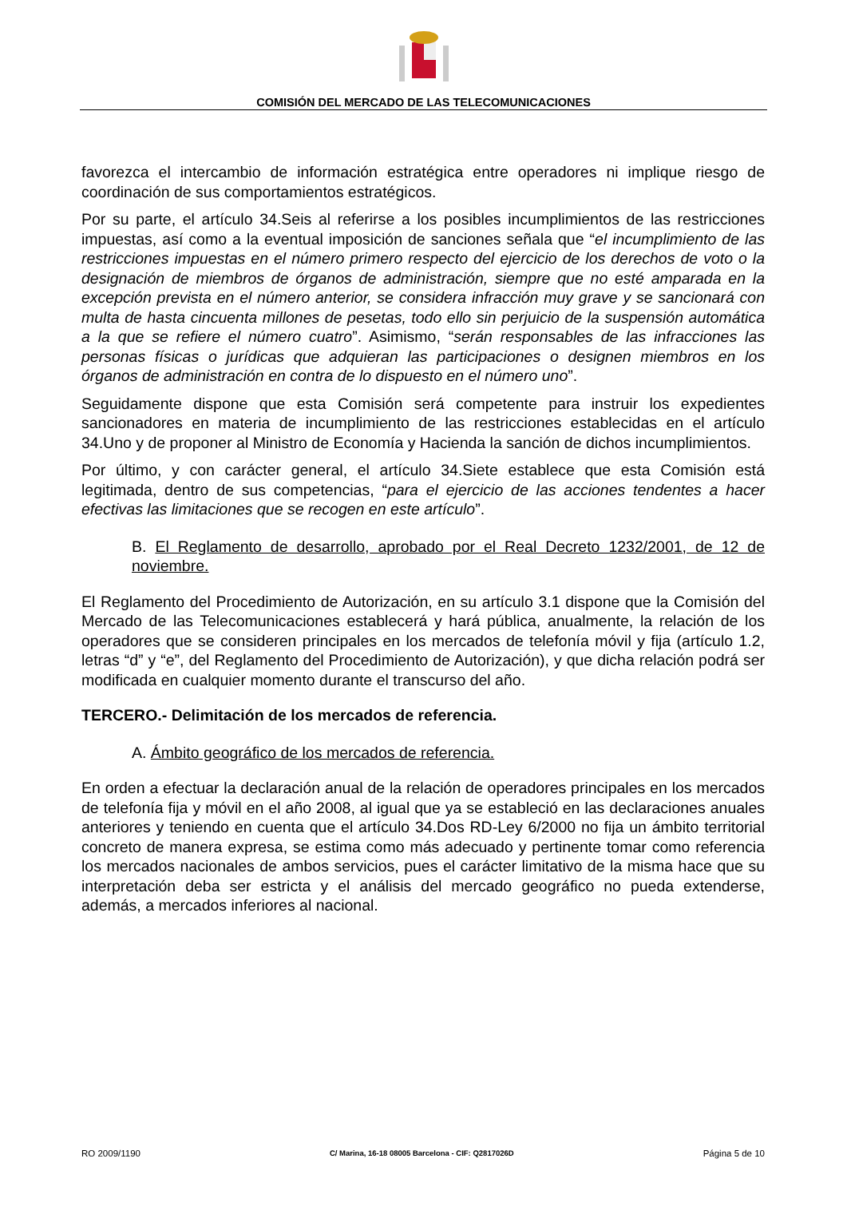COMISIÓN DEL MERCADO DE LAS TELECOMUNICACIONES
favorezca el intercambio de información estratégica entre operadores ni implique riesgo de coordinación de sus comportamientos estratégicos.
Por su parte, el artículo 34.Seis al referirse a los posibles incumplimientos de las restricciones impuestas, así como a la eventual imposición de sanciones señala que “el incumplimiento de las restricciones impuestas en el número primero respecto del ejercicio de los derechos de voto o la designación de miembros de órganos de administración, siempre que no esté amparada en la excepción prevista en el número anterior, se considera infracción muy grave y se sancionará con multa de hasta cincuenta millones de pesetas, todo ello sin perjuicio de la suspensión automática a la que se refiere el número cuatro”. Asimismo, “serán responsables de las infracciones las personas físicas o jurídicas que adquieran las participaciones o designen miembros en los órganos de administración en contra de lo dispuesto en el número uno”.
Seguidamente dispone que esta Comisión será competente para instruir los expedientes sancionadores en materia de incumplimiento de las restricciones establecidas en el artículo 34.Uno y de proponer al Ministro de Economía y Hacienda la sanción de dichos incumplimientos.
Por último, y con carácter general, el artículo 34.Siete establece que esta Comisión está legitimada, dentro de sus competencias, “para el ejercicio de las acciones tendentes a hacer efectivas las limitaciones que se recogen en este artículo”.
B. El Reglamento de desarrollo, aprobado por el Real Decreto 1232/2001, de 12 de noviembre.
El Reglamento del Procedimiento de Autorización, en su artículo 3.1 dispone que la Comisión del Mercado de las Telecomunicaciones establecerá y hará pública, anualmente, la relación de los operadores que se consideren principales en los mercados de telefonía móvil y fija (artículo 1.2, letras “d” y “e”, del Reglamento del Procedimiento de Autorización), y que dicha relación podrá ser modificada en cualquier momento durante el transcurso del año.
TERCERO.- Delimitación de los mercados de referencia.
A. Ámbito geográfico de los mercados de referencia.
En orden a efectuar la declaración anual de la relación de operadores principales en los mercados de telefonía fija y móvil en el año 2008, al igual que ya se estableció en las declaraciones anuales anteriores y teniendo en cuenta que el artículo 34.Dos RD-Ley 6/2000 no fija un ámbito territorial concreto de manera expresa, se estima como más adecuado y pertinente tomar como referencia los mercados nacionales de ambos servicios, pues el carácter limitativo de la misma hace que su interpretación deba ser estricta y el análisis del mercado geográfico no pueda extenderse, además, a mercados inferiores al nacional.
RO 2009/1190 C/ Marina, 16-18 08005 Barcelona - CIF: Q2817026D Página 5 de 10